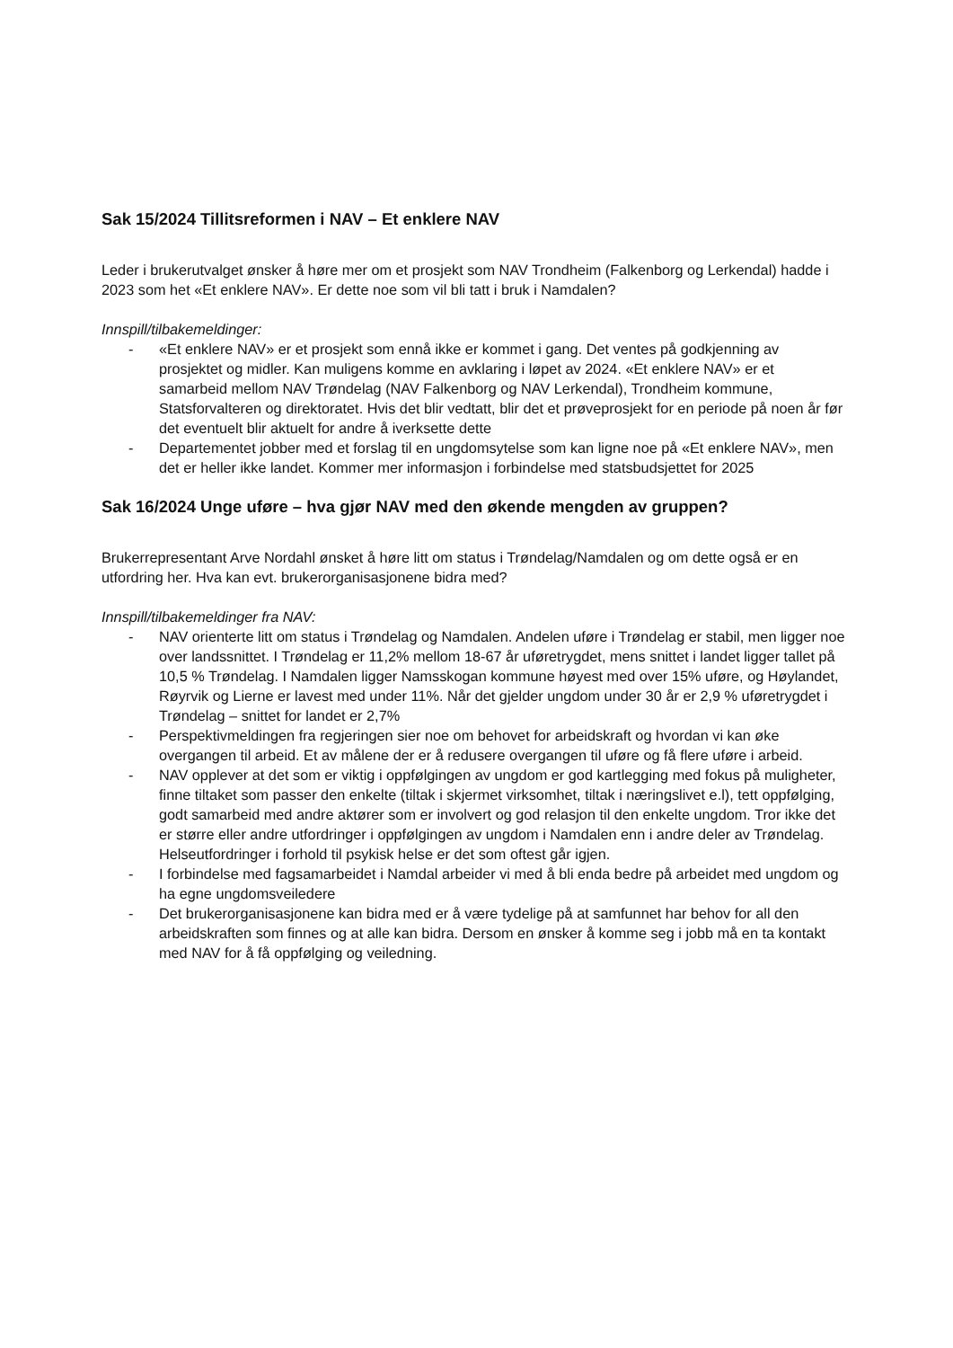Sak 15/2024 Tillitsreformen i NAV – Et enklere NAV
Leder i brukerutvalget ønsker å høre mer om et prosjekt som NAV Trondheim (Falkenborg og Lerkendal) hadde i 2023 som het «Et enklere NAV». Er dette noe som vil bli tatt i bruk i Namdalen?
Innspill/tilbakemeldinger:
- «Et enklere NAV» er et prosjekt som ennå ikke er kommet i gang. Det ventes på godkjenning av prosjektet og midler. Kan muligens komme en avklaring i løpet av 2024. «Et enklere NAV» er et samarbeid mellom NAV Trøndelag (NAV Falkenborg og NAV Lerkendal), Trondheim kommune, Statsforvalteren og direktoratet. Hvis det blir vedtatt, blir det et prøveprosjekt for en periode på noen år før det eventuelt blir aktuelt for andre å iverksette dette
- Departementet jobber med et forslag til en ungdomsytelse som kan ligne noe på «Et enklere NAV», men det er heller ikke landet. Kommer mer informasjon i forbindelse med statsbudsjettet for 2025
Sak 16/2024 Unge uføre – hva gjør NAV med den økende mengden av gruppen?
Brukerrepresentant Arve Nordahl ønsket å høre litt om status i Trøndelag/Namdalen og om dette også er en utfordring her. Hva kan evt. brukerorganisasjonene bidra med?
Innspill/tilbakemeldinger fra NAV:
- NAV orienterte litt om status i Trøndelag og Namdalen. Andelen uføre i Trøndelag er stabil, men ligger noe over landssnittet. I Trøndelag er 11,2% mellom 18-67 år uføretrygdet, mens snittet i landet ligger tallet på 10,5 % Trøndelag. I Namdalen ligger Namsskogan kommune høyest med over 15% uføre, og Høylandet, Røyrvik og Lierne er lavest med under 11%. Når det gjelder ungdom under 30 år er 2,9 % uføretrygdet i Trøndelag – snittet for landet er 2,7%
- Perspektivmeldingen fra regjeringen sier noe om behovet for arbeidskraft og hvordan vi kan øke overgangen til arbeid. Et av målene der er å redusere overgangen til uføre og få flere uføre i arbeid.
- NAV opplever at det som er viktig i oppfølgingen av ungdom er god kartlegging med fokus på muligheter, finne tiltaket som passer den enkelte (tiltak i skjermet virksomhet, tiltak i næringslivet e.l), tett oppfølging, godt samarbeid med andre aktører som er involvert og god relasjon til den enkelte ungdom. Tror ikke det er større eller andre utfordringer i oppfølgingen av ungdom i Namdalen enn i andre deler av Trøndelag. Helseutfordringer i forhold til psykisk helse er det som oftest går igjen.
- I forbindelse med fagsamarbeidet i Namdal arbeider vi med å bli enda bedre på arbeidet med ungdom og ha egne ungdomsveiledere
- Det brukerorganisasjonene kan bidra med er å være tydelige på at samfunnet har behov for all den arbeidskraften som finnes og at alle kan bidra. Dersom en ønsker å komme seg i jobb må en ta kontakt med NAV for å få oppfølging og veiledning.